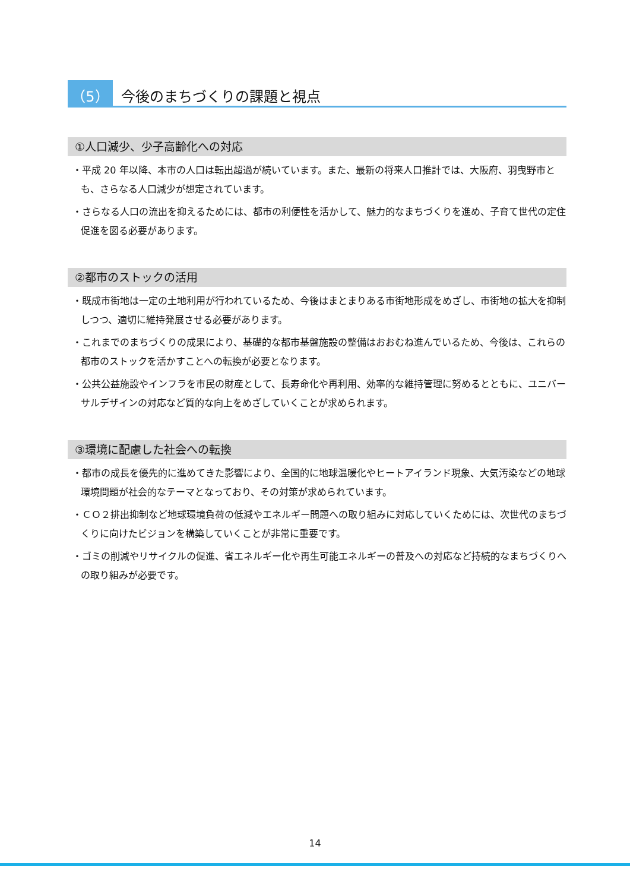（5） 今後のまちづくりの課題と視点
①人口減少、少子高齢化への対応
・平成 20 年以降、本市の人口は転出超過が続いています。また、最新の将来人口推計では、大阪府、羽曳野市とも、さらなる人口減少が想定されています。
・さらなる人口の流出を抑えるためには、都市の利便性を活かして、魅力的なまちづくりを進め、子育て世代の定住促進を図る必要があります。
②都市のストックの活用
・既成市街地は一定の土地利用が行われているため、今後はまとまりある市街地形成をめざし、市街地の拡大を抑制しつつ、適切に維持発展させる必要があります。
・これまでのまちづくりの成果により、基礎的な都市基盤施設の整備はおおむね進んでいるため、今後は、これらの都市のストックを活かすことへの転換が必要となります。
・公共公益施設やインフラを市民の財産として、長寿命化や再利用、効率的な維持管理に努めるとともに、ユニバーサルデザインの対応など質的な向上をめざしていくことが求められます。
③環境に配慮した社会への転換
・都市の成長を優先的に進めてきた影響により、全国的に地球温暖化やヒートアイランド現象、大気汚染などの地球環境問題が社会的なテーマとなっており、その対策が求められています。
・ＣＯ２排出抑制など地球環境負荷の低減やエネルギー問題への取り組みに対応していくためには、次世代のまちづくりに向けたビジョンを構築していくことが非常に重要です。
・ゴミの削減やリサイクルの促進、省エネルギー化や再生可能エネルギーの普及への対応など持続的なまちづくりへの取り組みが必要です。
14